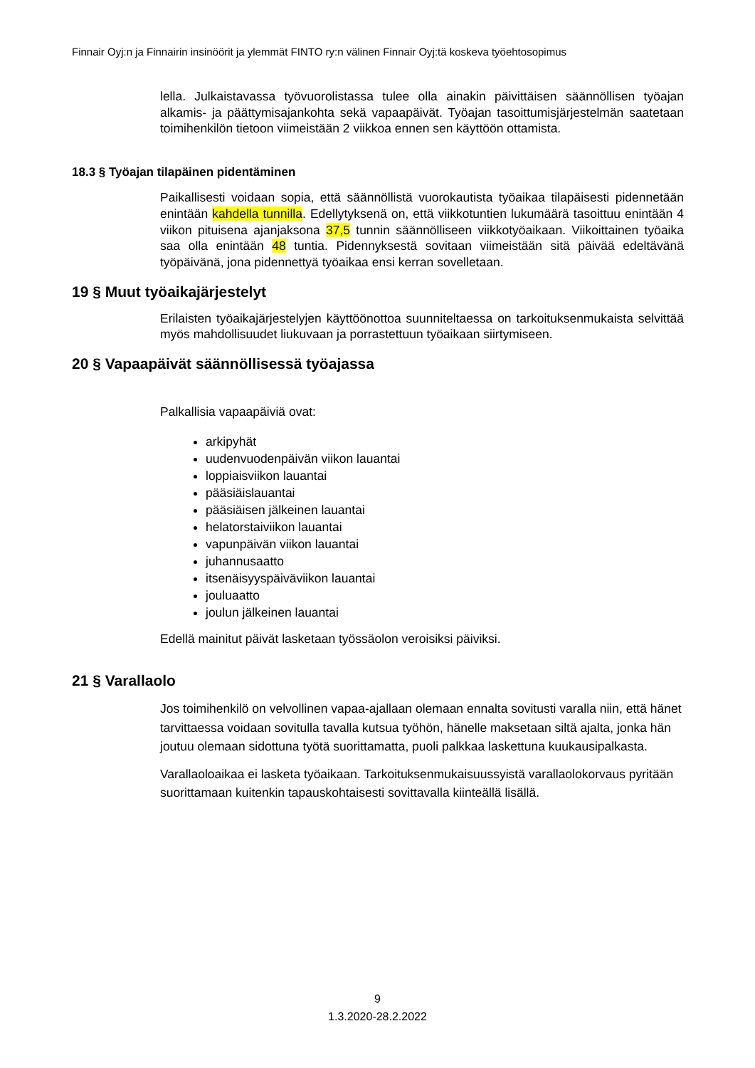Finnair Oyj:n ja Finnairin insinöörit ja ylemmät FINTO ry:n välinen Finnair Oyj:tä koskeva työehtosopimus
lella. Julkaistavassa työvuorolistassa tulee olla ainakin päivittäisen säännöllisen työ­ajan alkamis- ja päättymisajankohta sekä vapaapäivät. Työajan tasoittumisjärjestel­män saatetaan toimihenkilön tietoon viimeistään 2 viikkoa ennen sen käyttöön otta­mista.
18.3 § Työajan tilapäinen pidentäminen
Paikallisesti voidaan sopia, että säännöllistä vuorokautista työaikaa tilapäisesti piden­netään enintään kahdella tunnilla. Edellytyksenä on, että viikkotuntien lukumäärä ta­soittuu enintään 4 viikon pituisena ajanjaksona 37,5 tunnin säännölliseen viikkotyöai­kaan. Viikoittainen työaika saa olla enintään 48 tuntia. Pidennyksestä sovitaan vii­meistään sitä päivää edeltävänä työpäivänä, jona pidennettyä työaikaa ensi kerran sovelletaan.
19 § Muut työaikajärjestelyt
Erilaisten työaikajärjestelyjen käyttöönottoa suunniteltaessa on tarkoituksenmukaista selvittää myös mahdollisuudet liukuvaan ja porrastettuun työaikaan siirtymiseen.
20 § Vapaapäivät säännöllisessä työajassa
Palkallisia vapaapäiviä ovat:
arkipyhät
uudenvuodenpäivän viikon lauantai
loppiaisviikon lauantai
pääsiäislauantai
pääsiäisen jälkeinen lauantai
helatorstaiviikon lauantai
vapunpäivän viikon lauantai
juhannusaatto
itsenäisyyspäiväviikon lauantai
jouluaatto
joulun jälkeinen lauantai
Edellä mainitut päivät lasketaan työssäolon veroisiksi päiviksi.
21 § Varallaolo
Jos toimihenkilö on velvollinen vapaa-ajallaan olemaan ennalta sovitusti varalla niin, että hänet tarvittaessa voidaan sovitulla tavalla kutsua työhön, hänelle maksetaan siltä ajalta, jonka hän joutuu olemaan sidottuna työtä suorittamatta, puoli palkkaa laskettuna kuukausipalkasta.
Varallaoloaikaa ei lasketa työaikaan. Tarkoituksenmukaisuussyistä varallaolokorvaus pyritään suorittamaan kuitenkin tapauskohtaisesti sovittavalla kiinteällä lisällä.
9
1.3.2020-28.2.2022